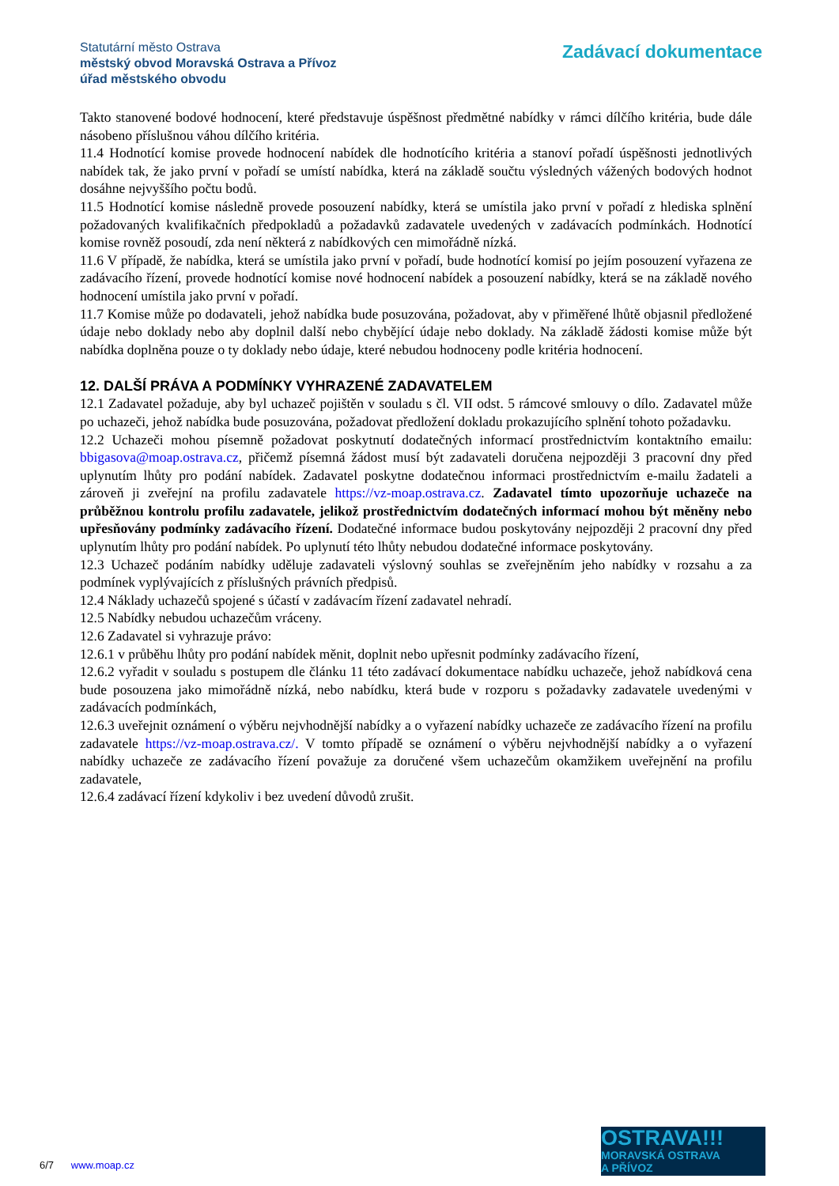Statutární město Ostrava
městský obvod Moravská Ostrava a Přívoz
úřad městského obvodu
Zadávací dokumentace
Takto stanovené bodové hodnocení, které představuje úspěšnost předmětné nabídky v rámci dílčího kritéria, bude dále násobeno příslušnou váhou dílčího kritéria.
11.4 Hodnotící komise provede hodnocení nabídek dle hodnotícího kritéria a stanoví pořadí úspěšnosti jednotlivých nabídek tak, že jako první v pořadí se umístí nabídka, která na základě součtu výsledných vážených bodových hodnot dosáhne nejvyššího počtu bodů.
11.5 Hodnotící komise následně provede posouzení nabídky, která se umístila jako první v pořadí z hlediska splnění požadovaných kvalifikačních předpokladů a požadavků zadavatele uvedených v zadávacích podmínkách. Hodnotící komise rovněž posoudí, zda není některá z nabídkových cen mimořádně nízká.
11.6 V případě, že nabídka, která se umístila jako první v pořadí, bude hodnotící komisí po jejím posouzení vyřazena ze zadávacího řízení, provede hodnotící komise nové hodnocení nabídek a posouzení nabídky, která se na základě nového hodnocení umístila jako první v pořadí.
11.7 Komise může po dodavateli, jehož nabídka bude posuzována, požadovat, aby v přiměřené lhůtě objasnil předložené údaje nebo doklady nebo aby doplnil další nebo chybějící údaje nebo doklady. Na základě žádosti komise může být nabídka doplněna pouze o ty doklady nebo údaje, které nebudou hodnoceny podle kritéria hodnocení.
12. DALŠÍ PRÁVA A PODMÍNKY VYHRAZENÉ ZADAVATELEM
12.1 Zadavatel požaduje, aby byl uchazeč pojištěn v souladu s čl. VII odst. 5 rámcové smlouvy o dílo. Zadavatel může po uchazeči, jehož nabídka bude posuzována, požadovat předložení dokladu prokazujícího splnění tohoto požadavku.
12.2 Uchazeči mohou písemně požadovat poskytnutí dodatečných informací prostřednictvím kontaktního emailu: bbigasova@moap.ostrava.cz, přičemž písemná žádost musí být zadavateli doručena nejpozději 3 pracovní dny před uplynutím lhůty pro podání nabídek. Zadavatel poskytne dodatečnou informaci prostřednictvím e-mailu žadateli a zároveň ji zveřejní na profilu zadavatele https://vz-moap.ostrava.cz. Zadavatel tímto upozorňuje uchazeče na průběžnou kontrolu profilu zadavatele, jelikož prostřednictvím dodatečných informací mohou být měněny nebo upřesňovány podmínky zadávacího řízení. Dodatečné informace budou poskytovány nejpozději 2 pracovní dny před uplynutím lhůty pro podání nabídek. Po uplynutí této lhůty nebudou dodatečné informace poskytovány.
12.3 Uchazeč podáním nabídky uděluje zadavateli výslovný souhlas se zveřejněním jeho nabídky v rozsahu a za podmínek vyplývajících z příslušných právních předpisů.
12.4 Náklady uchazečů spojené s účastí v zadávacím řízení zadavatel nehradí.
12.5 Nabídky nebudou uchazečům vráceny.
12.6 Zadavatel si vyhrazuje právo:
12.6.1 v průběhu lhůty pro podání nabídek měnit, doplnit nebo upřesnit podmínky zadávacího řízení,
12.6.2 vyřadit v souladu s postupem dle článku 11 této zadávací dokumentace nabídku uchazeče, jehož nabídková cena bude posouzena jako mimořádně nízká, nebo nabídku, která bude v rozporu s požadavky zadavatele uvedenými v zadávacích podmínkách,
12.6.3 uveřejnit oznámení o výběru nejvhodnější nabídky a o vyřazení nabídky uchazeče ze zadávacího řízení na profilu zadavatele https://vz-moap.ostrava.cz/. V tomto případě se oznámení o výběru nejvhodnější nabídky a o vyřazení nabídky uchazeče ze zadávacího řízení považuje za doručené všem uchazečům okamžikem uveřejnění na profilu zadavatele,
12.6.4 zadávací řízení kdykoliv i bez uvedení důvodů zrušit.
6/7 www.moap.cz
OSTRAVA!!!
MORAVSKÁ OSTRAVA
A PŘÍVOZ